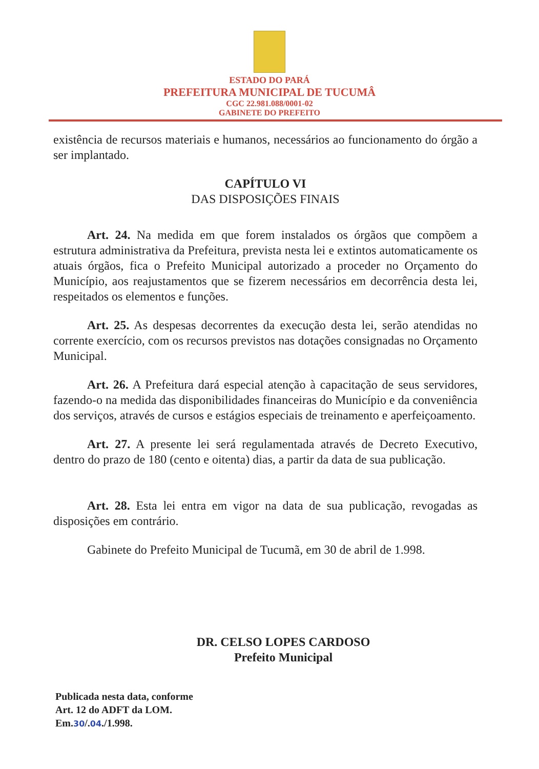ESTADO DO PARÁ
PREFEITURA MUNICIPAL DE TUCUMÂ
CGC 22.981.088/0001-02
GABINETE DO PREFEITO
existência de recursos materiais e humanos, necessários ao funcionamento do órgão a ser implantado.
CAPÍTULO VI
DAS DISPOSIÇÕES FINAIS
Art. 24. Na medida em que forem instalados os órgãos que compõem a estrutura administrativa da Prefeitura, prevista nesta lei e extintos automaticamente os atuais órgãos, fica o Prefeito Municipal autorizado a proceder no Orçamento do Município, aos reajustamentos que se fizerem necessários em decorrência desta lei, respeitados os elementos e funções.
Art. 25. As despesas decorrentes da execução desta lei, serão atendidas no corrente exercício, com os recursos previstos nas dotações consignadas no Orçamento Municipal.
Art. 26. A Prefeitura dará especial atenção à capacitação de seus servidores, fazendo-o na medida das disponibilidades financeiras do Município e da conveniência dos serviços, através de cursos e estágios especiais de treinamento e aperfeiçoamento.
Art. 27. A presente lei será regulamentada através de Decreto Executivo, dentro do prazo de 180 (cento e oitenta) dias, a partir da data de sua publicação.
Art. 28. Esta lei entra em vigor na data de sua publicação, revogadas as disposições em contrário.
Gabinete do Prefeito Municipal de Tucumã, em 30 de abril de 1.998.
DR. CELSO LOPES CARDOSO
Prefeito Municipal
Publicada nesta data, conforme
Art. 12 do ADFT da LOM.
Em.30/.04./1.998.